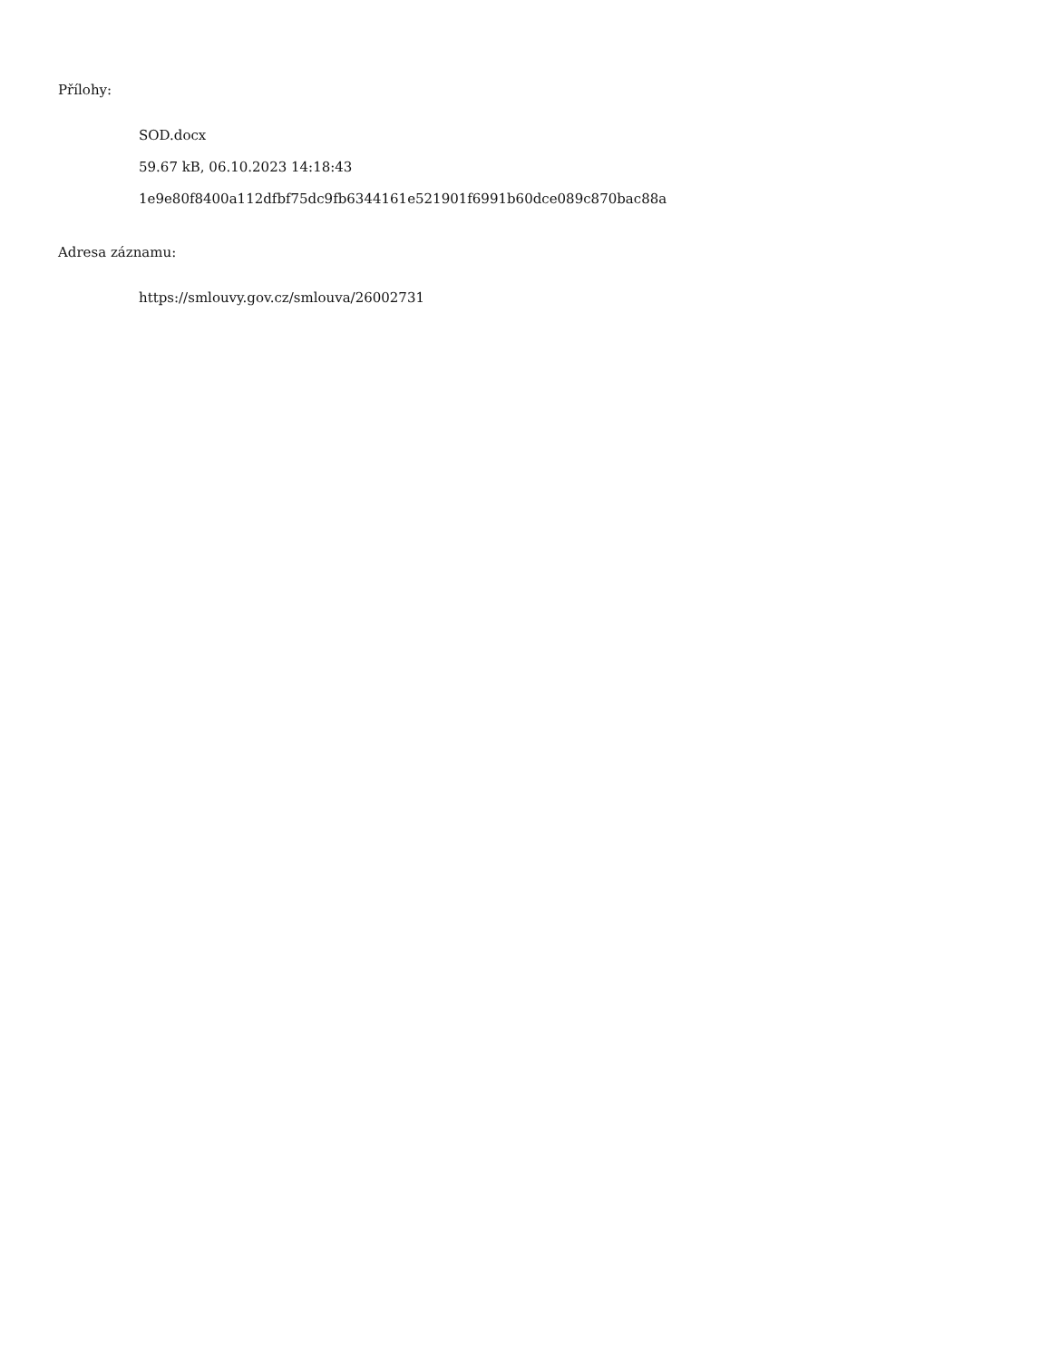Přílohy:
SOD.docx
59.67 kB, 06.10.2023 14:18:43
1e9e80f8400a112dfbf75dc9fb6344161e521901f6991b60dce089c870bac88a
Adresa záznamu:
https://smlouvy.gov.cz/smlouva/26002731